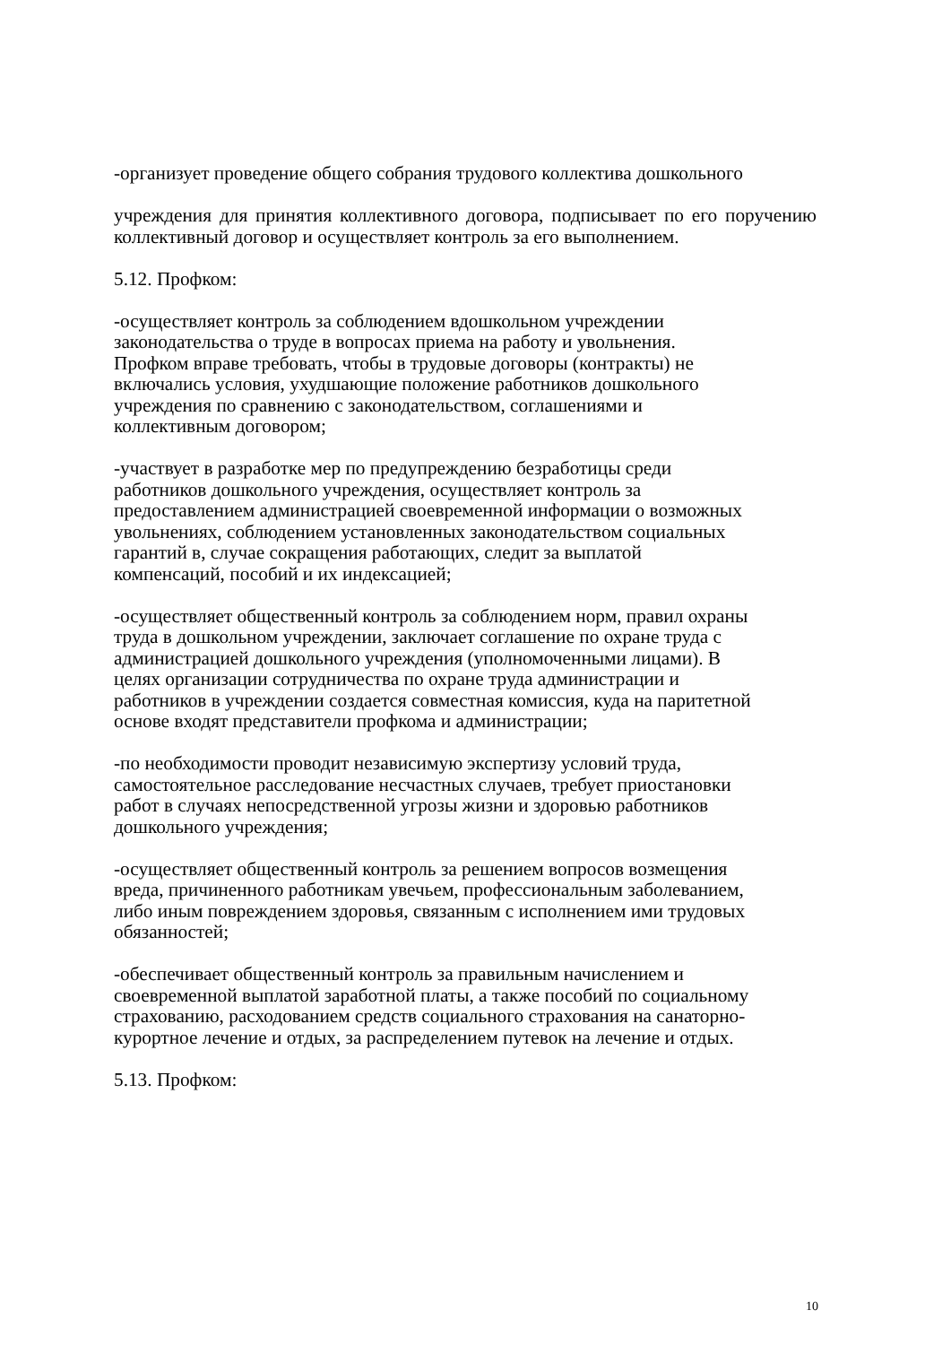-организует проведение общего собрания трудового коллектива дошкольного
учреждения для принятия коллективного договора, подписывает по его поручению коллективный договор и осуществляет контроль за его выполнением.
5.12. Профком:
-осуществляет контроль за соблюдением вдошкольном учреждении
законодательства о труде в вопросах приема на работу и увольнения.
Профком вправе требовать, чтобы в трудовые договоры (контракты) не
включались условия, ухудшающие положение работников дошкольного
учреждения по сравнению с законодательством, соглашениями и
коллективным договором;
-участвует в разработке мер по предупреждению безработицы среди
работников дошкольного учреждения, осуществляет контроль за
предоставлением администрацией своевременной информации о возможных
увольнениях, соблюдением установленных законодательством социальных
гарантий в, случае сокращения работающих, следит за выплатой
компенсаций, пособий и их индексацией;
-осуществляет общественный контроль за соблюдением норм, правил охраны
труда в дошкольном учреждении, заключает соглашение по охране труда с
администрацией дошкольного учреждения (уполномоченными лицами). В
целях организации сотрудничества по охране труда администрации и
работников в учреждении создается совместная комиссия, куда на паритетной
основе входят представители профкома и администрации;
-по необходимости проводит независимую экспертизу условий труда,
самостоятельное расследование несчастных случаев, требует приостановки
работ в случаях непосредственной угрозы жизни и здоровью работников
дошкольного учреждения;
-осуществляет общественный контроль за решением вопросов возмещения
вреда, причиненного работникам увечьем, профессиональным заболеванием,
либо иным повреждением здоровья, связанным с исполнением ими трудовых
обязанностей;
-обеспечивает общественный контроль за правильным начислением и
своевременной выплатой заработной платы, а также пособий по социальному
страхованию, расходованием средств социального страхования на санаторно-
курортное лечение и отдых, за распределением путевок на лечение и отдых.
5.13. Профком:
10